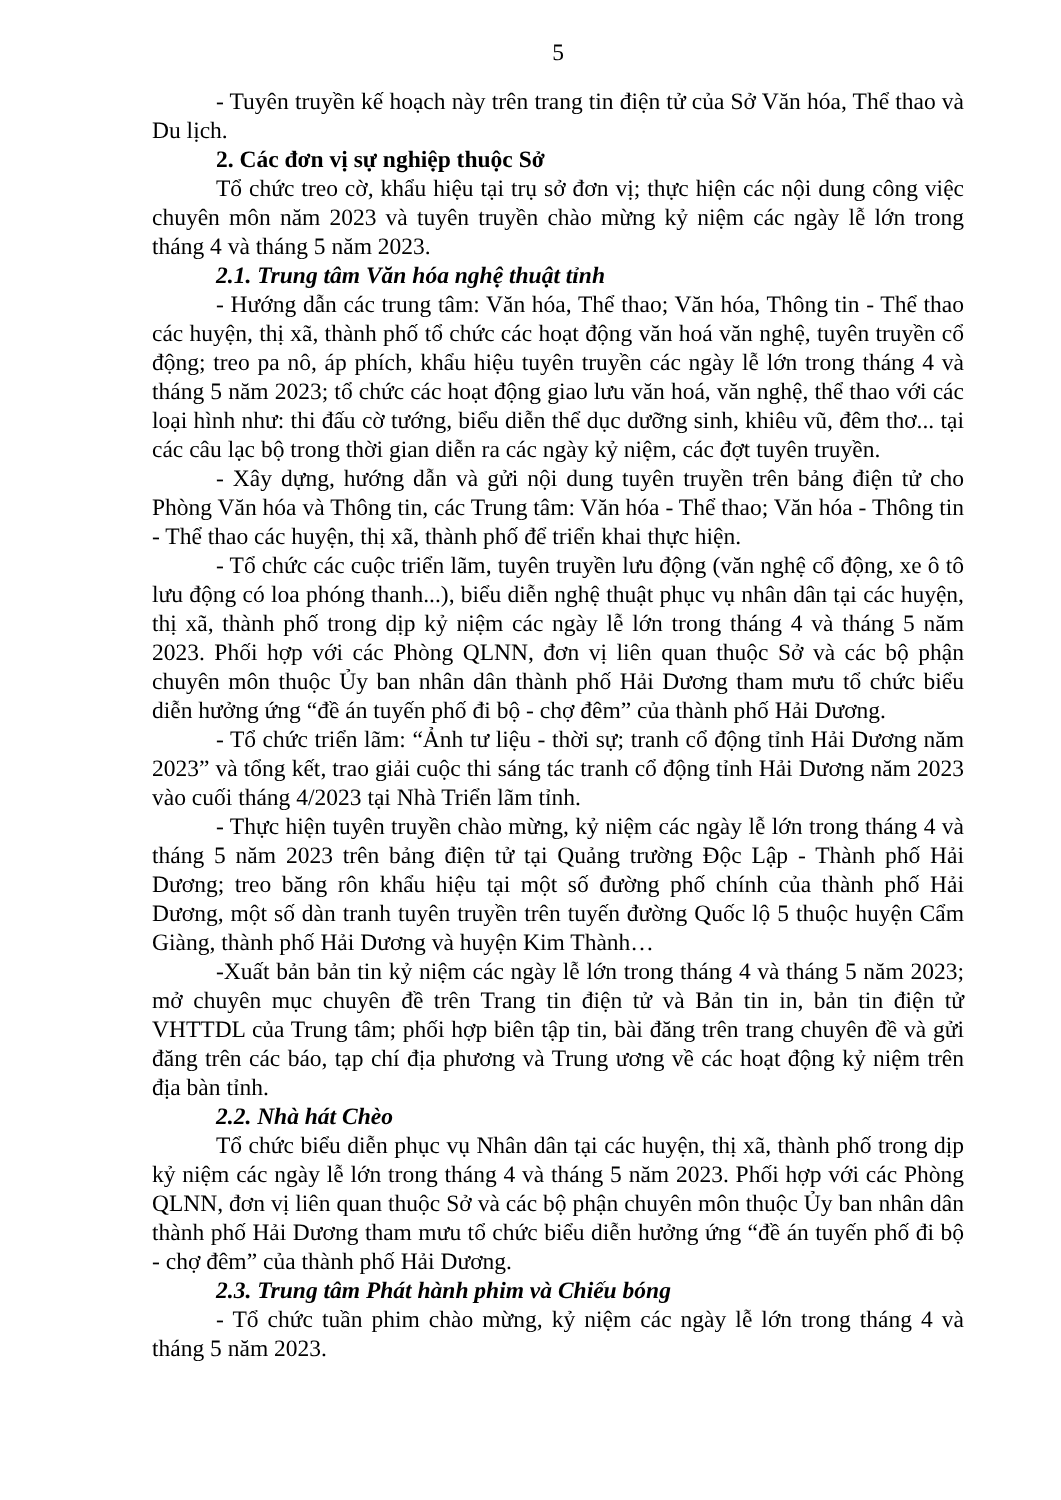5
- Tuyên truyền kế hoạch này trên trang tin điện tử của Sở Văn hóa, Thể thao và Du lịch.
2. Các đơn vị sự nghiệp thuộc Sở
Tổ chức treo cờ, khẩu hiệu tại trụ sở đơn vị; thực hiện các nội dung công việc chuyên môn năm 2023 và tuyên truyền chào mừng kỷ niệm các ngày lễ lớn trong tháng 4 và tháng 5 năm 2023.
2.1. Trung tâm Văn hóa nghệ thuật tỉnh
- Hướng dẫn các trung tâm: Văn hóa, Thể thao; Văn hóa, Thông tin - Thể thao các huyện, thị xã, thành phố tổ chức các hoạt động văn hoá văn nghệ, tuyên truyền cổ động; treo pa nô, áp phích, khẩu hiệu tuyên truyền các ngày lễ lớn trong tháng 4 và tháng 5 năm 2023; tổ chức các hoạt động giao lưu văn hoá, văn nghệ, thể thao với các loại hình như: thi đấu cờ tướng, biểu diễn thể dục dưỡng sinh, khiêu vũ, đêm thơ... tại các câu lạc bộ trong thời gian diễn ra các ngày kỷ niệm, các đợt tuyên truyền.
- Xây dựng, hướng dẫn và gửi nội dung tuyên truyền trên bảng điện tử cho Phòng Văn hóa và Thông tin, các Trung tâm: Văn hóa - Thể thao; Văn hóa - Thông tin - Thể thao các huyện, thị xã, thành phố để triển khai thực hiện.
- Tổ chức các cuộc triển lãm, tuyên truyền lưu động (văn nghệ cổ động, xe ô tô lưu động có loa phóng thanh...), biểu diễn nghệ thuật phục vụ nhân dân tại các huyện, thị xã, thành phố trong dịp kỷ niệm các ngày lễ lớn trong tháng 4 và tháng 5 năm 2023. Phối hợp với các Phòng QLNN, đơn vị liên quan thuộc Sở và các bộ phận chuyên môn thuộc Ủy ban nhân dân thành phố Hải Dương tham mưu tổ chức biểu diễn hưởng ứng “đề án tuyến phố đi bộ - chợ đêm” của thành phố Hải Dương.
- Tổ chức triển lãm: “Ảnh tư liệu - thời sự; tranh cổ động tỉnh Hải Dương năm 2023” và tổng kết, trao giải cuộc thi sáng tác tranh cổ động tỉnh Hải Dương năm 2023 vào cuối tháng 4/2023 tại Nhà Triển lãm tỉnh.
- Thực hiện tuyên truyền chào mừng, kỷ niệm các ngày lễ lớn trong tháng 4 và tháng 5 năm 2023 trên bảng điện tử tại Quảng trường Độc Lập - Thành phố Hải Dương; treo băng rôn khẩu hiệu tại một số đường phố chính của thành phố Hải Dương, một số dàn tranh tuyên truyền trên tuyến đường Quốc lộ 5 thuộc huyện Cẩm Giàng, thành phố Hải Dương và huyện Kim Thành…
-Xuất bản bản tin kỷ niệm các ngày lễ lớn trong tháng 4 và tháng 5 năm 2023; mở chuyên mục chuyên đề trên Trang tin điện tử và Bản tin in, bản tin điện tử VHTTDL của Trung tâm; phối hợp biên tập tin, bài đăng trên trang chuyên đề và gửi đăng trên các báo, tạp chí địa phương và Trung ương về các hoạt động kỷ niệm trên địa bàn tỉnh.
2.2. Nhà hát Chèo
Tổ chức biểu diễn phục vụ Nhân dân tại các huyện, thị xã, thành phố trong dịp kỷ niệm các ngày lễ lớn trong tháng 4 và tháng 5 năm 2023. Phối hợp với các Phòng QLNN, đơn vị liên quan thuộc Sở và các bộ phận chuyên môn thuộc Ủy ban nhân dân thành phố Hải Dương tham mưu tổ chức biểu diễn hưởng ứng “đề án tuyến phố đi bộ - chợ đêm” của thành phố Hải Dương.
2.3. Trung tâm Phát hành phim và Chiếu bóng
- Tổ chức tuần phim chào mừng, kỷ niệm các ngày lễ lớn trong tháng 4 và tháng 5 năm 2023.